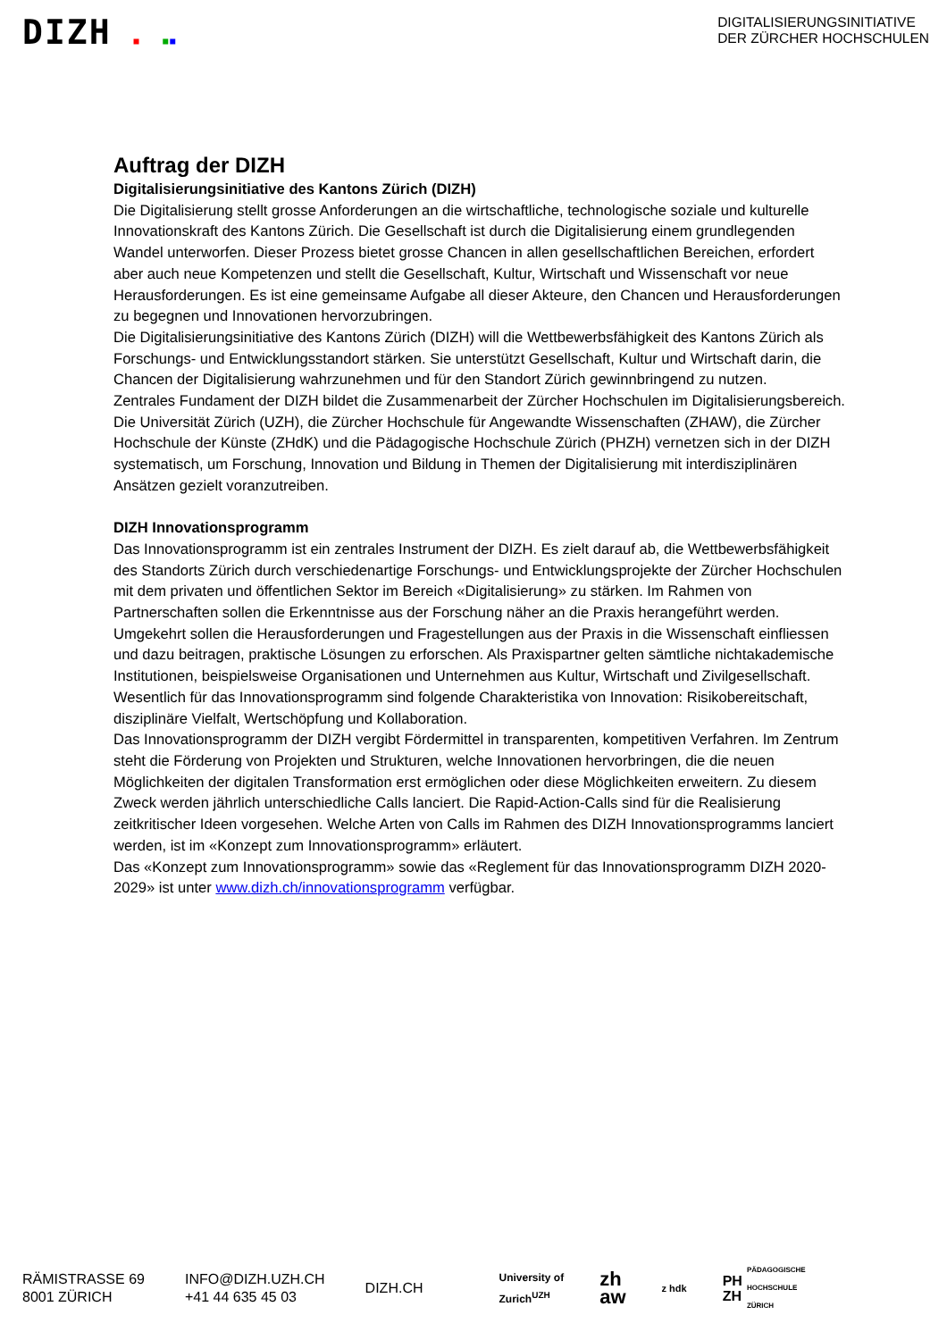DIZH ■ ■■
DIGITALISIERUNGSINITIATIVE
DER ZÜRCHER HOCHSCHULEN
Auftrag der DIZH
Digitalisierungsinitiative des Kantons Zürich (DIZH)
Die Digitalisierung stellt grosse Anforderungen an die wirtschaftliche, technologische soziale und kulturelle Innovationskraft des Kantons Zürich. Die Gesellschaft ist durch die Digitalisierung einem grundlegenden Wandel unterworfen. Dieser Prozess bietet grosse Chancen in allen gesellschaftlichen Bereichen, erfordert aber auch neue Kompetenzen und stellt die Gesellschaft, Kultur, Wirtschaft und Wissenschaft vor neue Herausforderungen. Es ist eine gemeinsame Aufgabe all dieser Akteure, den Chancen und Herausforderungen zu begegnen und Innovationen hervorzubringen.
Die Digitalisierungsinitiative des Kantons Zürich (DIZH) will die Wettbewerbsfähigkeit des Kantons Zürich als Forschungs- und Entwicklungsstandort stärken. Sie unterstützt Gesellschaft, Kultur und Wirtschaft darin, die Chancen der Digitalisierung wahrzunehmen und für den Standort Zürich gewinnbringend zu nutzen.
Zentrales Fundament der DIZH bildet die Zusammenarbeit der Zürcher Hochschulen im Digitalisierungsbereich. Die Universität Zürich (UZH), die Zürcher Hochschule für Angewandte Wissenschaften (ZHAW), die Zürcher Hochschule der Künste (ZHdK) und die Pädagogische Hochschule Zürich (PHZH) vernetzen sich in der DIZH systematisch, um Forschung, Innovation und Bildung in Themen der Digitalisierung mit interdisziplinären Ansätzen gezielt voranzutreiben.
DIZH Innovationsprogramm
Das Innovationsprogramm ist ein zentrales Instrument der DIZH. Es zielt darauf ab, die Wettbewerbsfähigkeit des Standorts Zürich durch verschiedenartige Forschungs- und Entwicklungsprojekte der Zürcher Hochschulen mit dem privaten und öffentlichen Sektor im Bereich «Digitalisierung» zu stärken. Im Rahmen von Partnerschaften sollen die Erkenntnisse aus der Forschung näher an die Praxis herangeführt werden. Umgekehrt sollen die Herausforderungen und Fragestellungen aus der Praxis in die Wissenschaft einfliessen und dazu beitragen, praktische Lösungen zu erforschen. Als Praxispartner gelten sämtliche nichtakademische Institutionen, beispielsweise Organisationen und Unternehmen aus Kultur, Wirtschaft und Zivilgesellschaft.
Wesentlich für das Innovationsprogramm sind folgende Charakteristika von Innovation: Risikobereitschaft, disziplinäre Vielfalt, Wertschöpfung und Kollaboration.
Das Innovationsprogramm der DIZH vergibt Fördermittel in transparenten, kompetitiven Verfahren. Im Zentrum steht die Förderung von Projekten und Strukturen, welche Innovationen hervorbringen, die die neuen Möglichkeiten der digitalen Transformation erst ermöglichen oder diese Möglichkeiten erweitern. Zu diesem Zweck werden jährlich unterschiedliche Calls lanciert. Die Rapid-Action-Calls sind für die Realisierung zeitkritischer Ideen vorgesehen. Welche Arten von Calls im Rahmen des DIZH Innovationsprogramms lanciert werden, ist im «Konzept zum Innovationsprogramm» erläutert.
Das «Konzept zum Innovationsprogramm» sowie das «Reglement für das Innovationsprogramm DIZH 2020-2029» ist unter www.dizh.ch/innovationsprogramm verfügbar.
RÄMISTRASSE 69
8001 ZÜRICH
INFO@DIZH.UZH.CH
+41 44 635 45 03
DIZH.CH
University of
Zurich<sup>UZH</sup> zh
aw z hdk PH
ZH PÄDAGOGISCHE
HOCHSCHULE
ZÜRICH